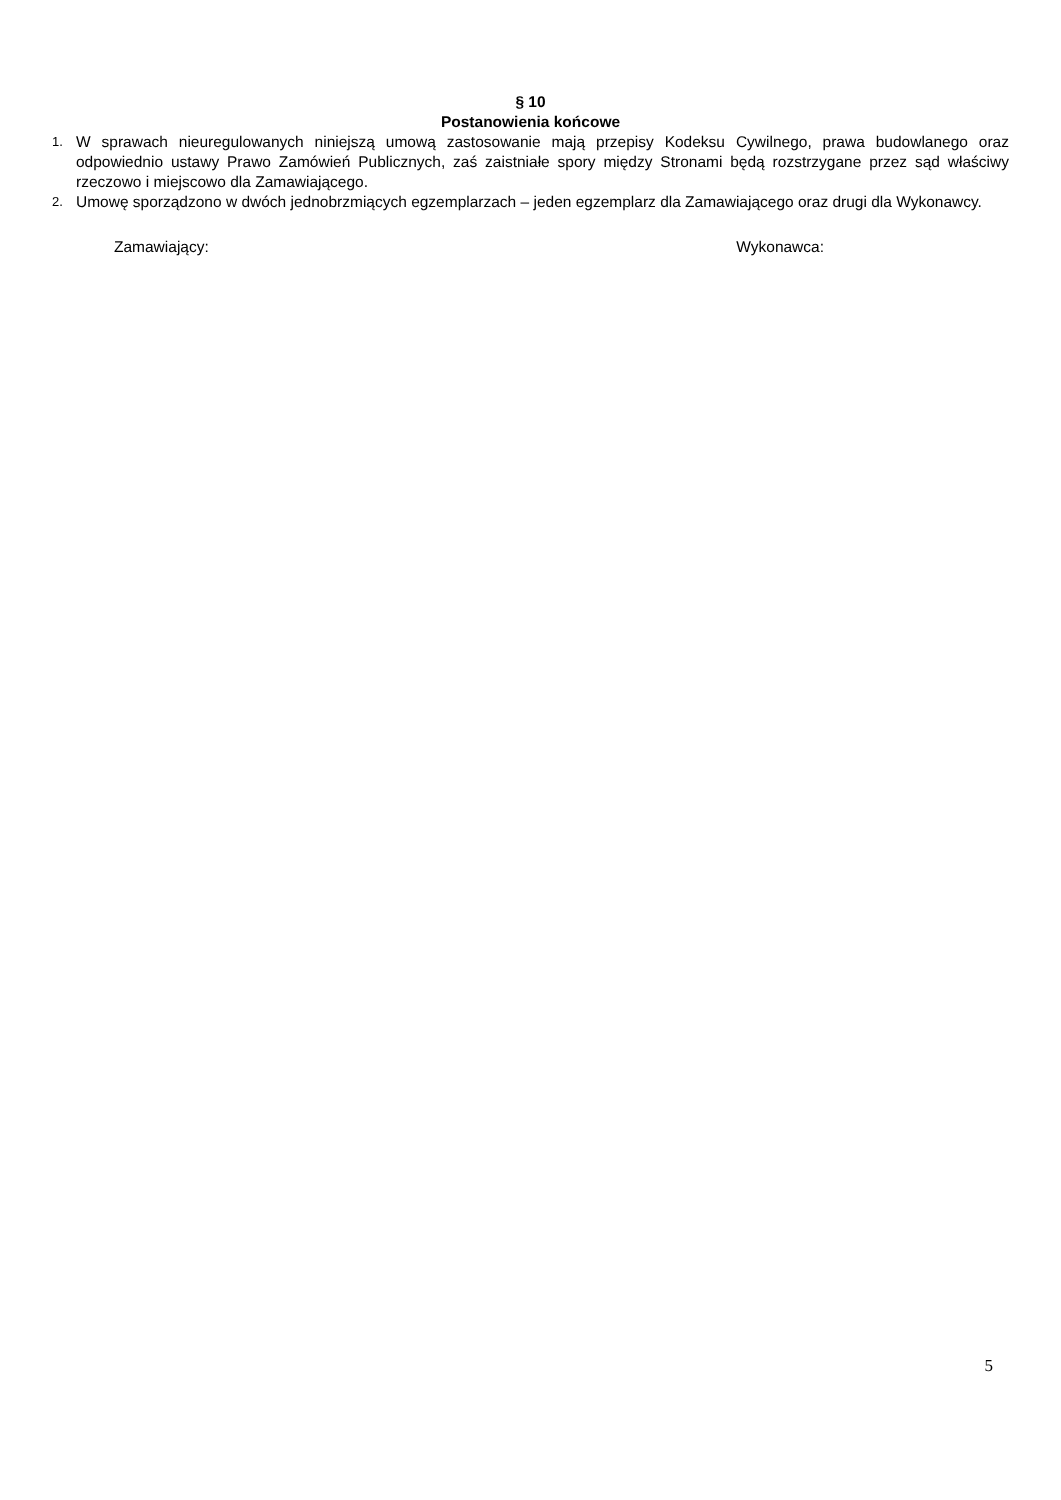§ 10
Postanowienia końcowe
1. W sprawach nieuregulowanych niniejszą umową zastosowanie mają przepisy Kodeksu Cywilnego, prawa budowlanego oraz odpowiednio ustawy Prawo Zamówień Publicznych, zaś zaistniałe spory między Stronami będą rozstrzygane przez sąd właściwy rzeczowo i miejscowo dla Zamawiającego.
2. Umowę sporządzono w dwóch jednobrzmiących egzemplarzach – jeden egzemplarz dla Zamawiającego oraz drugi dla Wykonawcy.
Zamawiający: Wykonawca:
5